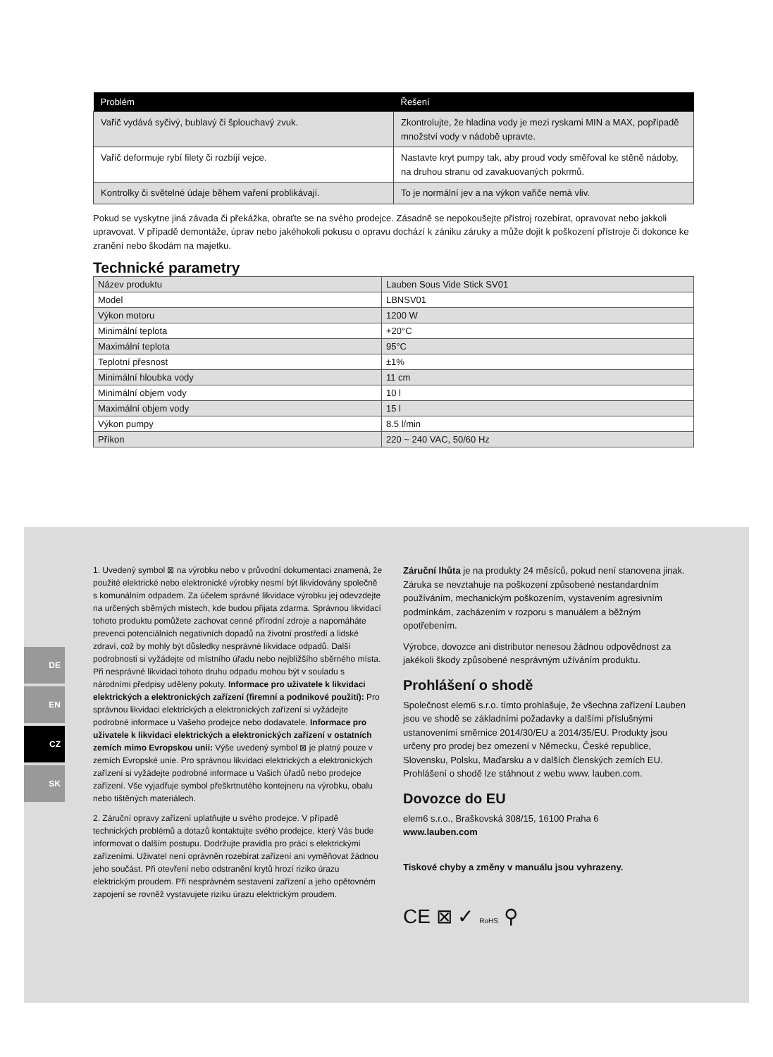| Problém | Řešení |
| --- | --- |
| Vařič vydává syčivý, bublavý či šplouchavý zvuk. | Zkontrolujte, že hladina vody je mezi ryskami MIN a MAX, popřípadě množství vody v nádobě upravte. |
| Vařič deformuje rybí filety či rozbíjí vejce. | Nastavte kryt pumpy tak, aby proud vody směřoval ke stěně nádoby, na druhou stranu od zavakuovaných pokrmů. |
| Kontrolky či světelné údaje během vaření problikávají. | To je normální jev a na výkon vařiče nemá vliv. |
Pokud se vyskytne jiná závada či překážka, obraťte se na svého prodejce. Zásadně se nepokoušejte přístroj rozebírat, opravovat nebo jakkoli upravovat. V případě demontáže, úprav nebo jakéhokoli pokusu o opravu dochází k zániku záruky a může dojít k poškození přístroje či dokonce ke zranění nebo škodám na majetku.
Technické parametry
| Název produktu | Lauben Sous Vide Stick SV01 |
| Model | LBNSV01 |
| Výkon motoru | 1200 W |
| Minimální teplota | +20°C |
| Maximální teplota | 95°C |
| Teplotní přesnost | ±1% |
| Minimální hloubka vody | 11 cm |
| Minimální objem vody | 10 l |
| Maximální objem vody | 15 l |
| Výkon pumpy | 8.5 l/min |
| Příkon | 220 ~ 240 VAC, 50/60 Hz |
DE
EN
CZ
SK
1. Uvedený symbol ⊠ na výrobku nebo v průvodní dokumentaci znamená, že použité elektrické nebo elektronické výrobky nesmí být likvidovány společně s komunálním odpadem. Za účelem správné likvidace výrobku jej odevzdejte na určených sběrných místech, kde budou přijata zdarma. Správnou likvidací tohoto produktu pomůžete zachovat cenné přírodní zdroje a napomáháte prevenci potenciálních negativních dopadů na životní prostředí a lidské zdraví, což by mohly být důsledky nesprávné likvidace odpadů. Další podrobnosti si vyžádejte od místního úřadu nebo nejbližšího sběrného místa. Při nesprávné likvidaci tohoto druhu odpadu mohou být v souladu s národními předpisy uděleny pokuty. Informace pro uživatele k likvidaci elektrických a elektronických zařízení (firemní a podnikové použití): Pro správnou likvidaci elektrických a elektronických zařízení si vyžádejte podrobné informace u Vašeho prodejce nebo dodavatele. Informace pro uživatele k likvidaci elektrických a elektronických zařízení v ostatních zemích mimo Evropskou unii: Výše uvedený symbol ⊠ je platný pouze v zemích Evropské unie. Pro správnou likvidaci elektrických a elektronických zařízení si vyžádejte podrobné informace u Vašich úřadů nebo prodejce zařízení. Vše vyjadřuje symbol přeškrtnutého kontejneru na výrobku, obalu nebo tištěných materiálech.
2. Záruční opravy zařízení uplatňujte u svého prodejce. V případě technických problémů a dotazů kontaktujte svého prodejce, který Vás bude informovat o dalším postupu. Dodržujte pravidla pro práci s elektrickými zařízeními. Uživatel není oprávněn rozebírat zařízení ani vyměňovat žádnou jeho součást. Při otevření nebo odstranění krytů hrozí riziko úrazu elektrickým proudem. Při nesprávném sestavení zařízení a jeho opětovném zapojení se rovněž vystavujete riziku úrazu elektrickým proudem.
Záruční lhůta je na produkty 24 měsíců, pokud není stanovena jinak. Záruka se nevztahuje na poškození způsobené nestandardním používáním, mechanickým poškozením, vystavením agresivním podmínkám, zacházením v rozporu s manuálem a běžným opotřebením.
Výrobce, dovozce ani distributor nenesou žádnou odpovědnost za jakékoli škody způsobené nesprávným užíváním produktu.
Prohlášení o shodě
Společnost elem6 s.r.o. tímto prohlašuje, že všechna zařízení Lauben jsou ve shodě se základními požadavky a dalšími příslušnými ustanoveními směrnice 2014/30/EU a 2014/35/EU. Produkty jsou určeny pro prodej bez omezení v Německu, České republice, Slovensku, Polsku, Maďarsku a v dalších členských zemích EU. Prohlášení o shodě lze stáhnout z webu www. lauben.com.
Dovozce do EU
elem6 s.r.o., Braškovská 308/15, 16100 Praha 6
www.lauben.com
Tiskové chyby a změny v manuálu jsou vyhrazeny.
CE ⊠ ✓ RoHS ⚲